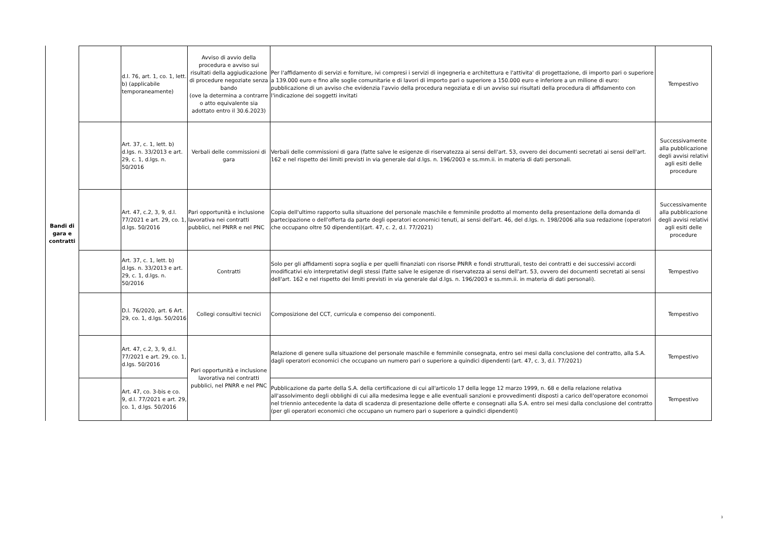Bandi di
gara e
contratti
| | d.l. 76, art. 1, co. 1, lett. b) (applicabile temporaneamente) | Avviso di avvio della procedura e avviso sui risultati della aggiudicazione di procedure negoziate senza bando (ove la determina a contrarre o atto equivalente sia adottato entro il 30.6.2023) | Per l'affidamento di servizi e forniture, ivi compresi i servizi di ingegneria e architettura e l'attivita' di progettazione, di importo pari o superiore a 139.000 euro e fino alle soglie comunitarie e di lavori di importo pari o superiore a 150.000 euro e inferiore a un milione di euro: pubblicazione di un avviso che evidenzia l'avvio della procedura negoziata e di un avviso sui risultati della procedura di affidamento con l'indicazione dei soggetti invitati | Tempestivo |
| | Art. 37, c. 1, lett. b) d.lgs. n. 33/2013 e art. 29, c. 1, d.lgs. n. 50/2016 | Verbali delle commissioni di gara | Verbali delle commissioni di gara (fatte salve le esigenze di riservatezza ai sensi dell'art. 53, ovvero dei documenti secretati ai sensi dell'art. 162 e nel rispetto dei limiti previsti in via generale dal d.lgs. n. 196/2003 e ss.mm.ii. in materia di dati personali. | Successivamente alla pubblicazione degli avvisi relativi agli esiti delle procedure |
| | Art. 47, c.2, 3, 9, d.l. 77/2021 e art. 29, co. 1, d.lgs. 50/2016 | Pari opportunità e inclusione lavorativa nei contratti pubblici, nel PNRR e nel PNC | Copia dell'ultimo rapporto sulla situazione del personale maschile e femminile prodotto al momento della presentazione della domanda di partecipazione o dell'offerta da parte degli operatori economici tenuti, ai sensi dell'art. 46, del d.lgs. n. 198/2006 alla sua redazione (operatori che occupano oltre 50 dipendenti)(art. 47, c. 2, d.l. 77/2021) | Successivamente alla pubblicazione degli avvisi relativi agli esiti delle procedure |
| | Art. 37, c. 1, lett. b) d.lgs. n. 33/2013 e art. 29, c. 1, d.lgs. n. 50/2016 | Contratti | Solo per gli affidamenti sopra soglia e per quelli finanziati con risorse PNRR e fondi strutturali, testo dei contratti e dei successivi accordi modificativi e/o interpretativi degli stessi (fatte salve le esigenze di riservatezza ai sensi dell'art. 53, ovvero dei documenti secretati ai sensi dell'art. 162 e nel rispetto dei limiti previsti in via generale dal d.lgs. n. 196/2003 e ss.mm.ii. in materia di dati personali). | Tempestivo |
| | D.l. 76/2020, art. 6 Art. 29, co. 1, d.lgs. 50/2016 | Collegi consultivi tecnici | Composizione del CCT, curricula e compenso dei componenti. | Tempestivo |
| | Art. 47, c.2, 3, 9, d.l. 77/2021 e art. 29, co. 1, d.lgs. 50/2016 | Pari opportunità e inclusione lavorativa nei contratti pubblici, nel PNRR e nel PNC | Relazione di genere sulla situazione del personale maschile e femminile consegnata, entro sei mesi dalla conclusione del contratto, alla S.A. dagli operatori economici che occupano un numero pari o superiore a quindici dipendenti (art. 47, c. 3, d.l. 77/2021) | Tempestivo |
| | Art. 47, co. 3-bis e co. 9, d.l. 77/2021 e art. 29, co. 1, d.lgs. 50/2016 | | Pubblicazione da parte della S.A. della certificazione di cui all'articolo 17 della legge 12 marzo 1999, n. 68 e della relazione relativa all'assolvimento degli obblighi di cui alla medesima legge e alle eventuali sanzioni e provvedimenti disposti a carico dell'operatore economoi nel triennio antecedente la data di scadenza di presentazione delle offerte e consegnati alla S.A. entro sei mesi dalla conclusione del contratto (per gli operatori economici che occupano un numero pari o superiore a quindici dipendenti) | Tempestivo |
3